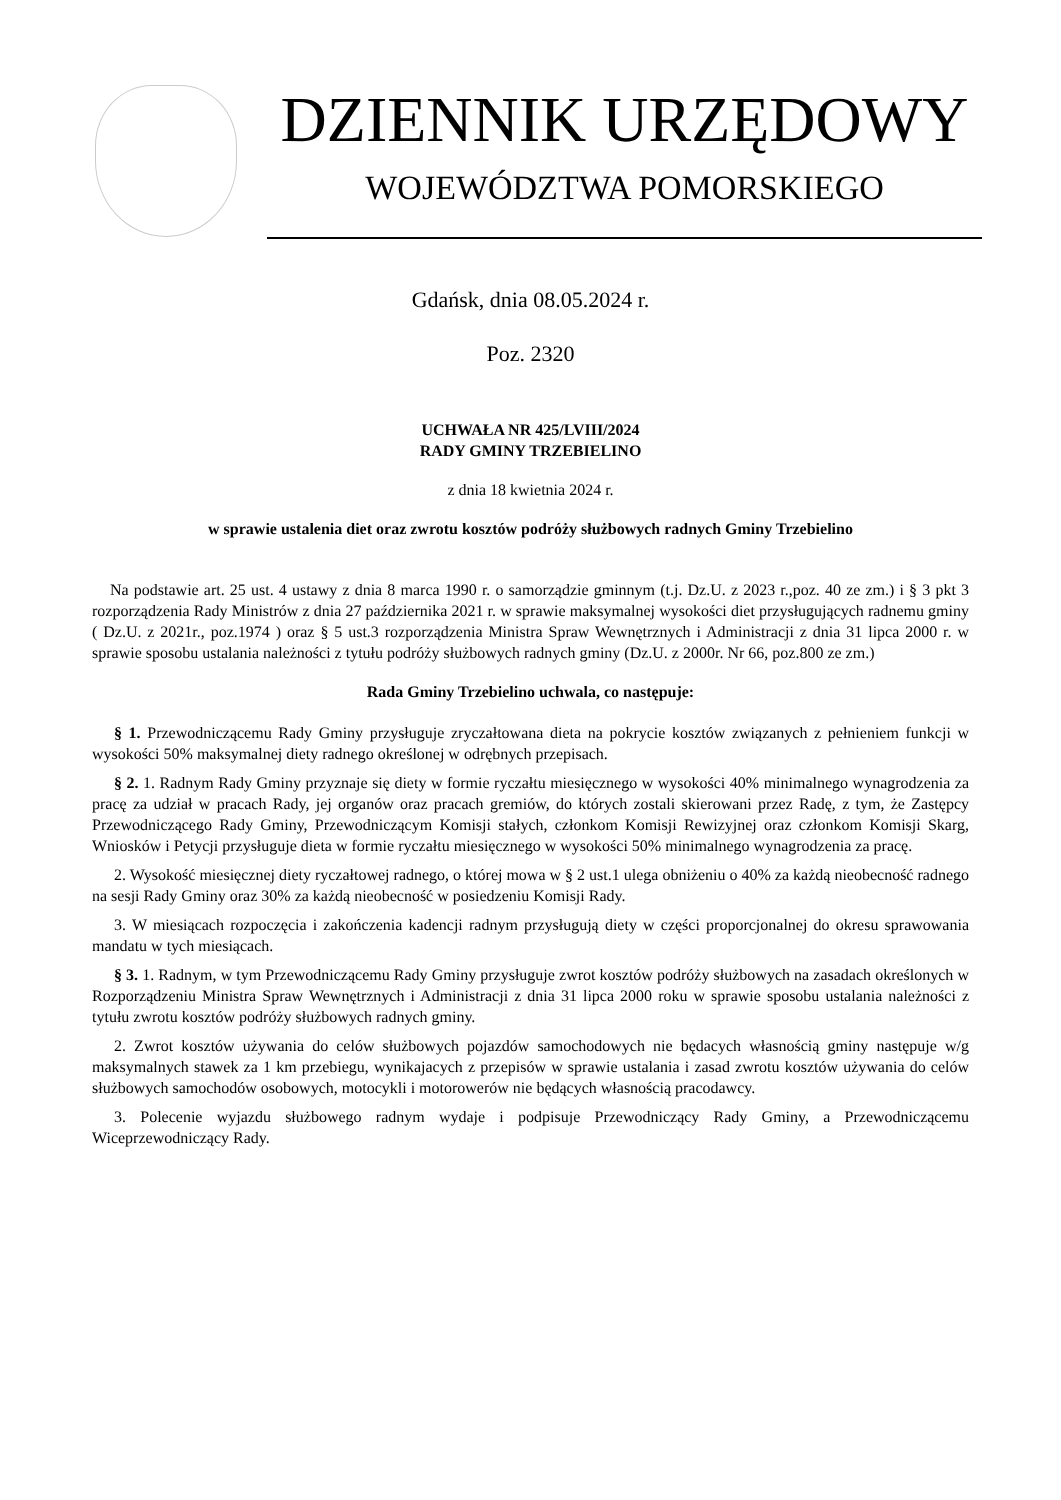DZIENNIK URZĘDOWY
WOJEWÓDZTWA POMORSKIEGO
Gdańsk, dnia 08.05.2024 r.
Poz. 2320
UCHWAŁA NR 425/LVIII/2024
RADY GMINY TRZEBIELINO
z dnia 18 kwietnia 2024 r.
w sprawie ustalenia diet oraz zwrotu kosztów podróży służbowych radnych Gminy Trzebielino
Na podstawie art. 25 ust. 4 ustawy z dnia 8 marca 1990 r. o samorządzie gminnym (t.j. Dz.U. z 2023 r.,poz. 40 ze zm.) i § 3 pkt 3 rozporządzenia Rady Ministrów z dnia 27 października 2021 r. w sprawie maksymalnej wysokości diet przysługujących radnemu gminy ( Dz.U. z 2021r., poz.1974 ) oraz § 5 ust.3 rozporządzenia Ministra Spraw Wewnętrznych i Administracji z dnia 31 lipca 2000 r. w sprawie sposobu ustalania należności z tytułu podróży służbowych radnych gminy (Dz.U. z 2000r. Nr 66, poz.800 ze zm.)
Rada Gminy Trzebielino uchwala, co następuje:
§ 1. Przewodniczącemu Rady Gminy przysługuje zryczałtowana dieta na pokrycie kosztów związanych z pełnieniem funkcji w wysokości 50% maksymalnej diety radnego określonej w odrębnych przepisach.
§ 2. 1. Radnym Rady Gminy przyznaje się diety w formie ryczałtu miesięcznego w wysokości 40% minimalnego wynagrodzenia za pracę za udział w pracach Rady, jej organów oraz pracach gremiów, do których zostali skierowani przez Radę, z tym, że Zastępcy Przewodniczącego Rady Gminy, Przewodniczącym Komisji stałych, członkom Komisji Rewizyjnej oraz członkom Komisji Skarg, Wniosków i Petycji przysługuje dieta w formie ryczałtu miesięcznego w wysokości 50% minimalnego wynagrodzenia za pracę.
2. Wysokość miesięcznej diety ryczałtowej radnego, o której mowa w § 2 ust.1 ulega obniżeniu o 40% za każdą nieobecność radnego na sesji Rady Gminy oraz 30% za każdą nieobecność w posiedzeniu Komisji Rady.
3. W miesiącach rozpoczęcia i zakończenia kadencji radnym przysługują diety w części proporcjonalnej do okresu sprawowania mandatu w tych miesiącach.
§ 3. 1. Radnym, w tym Przewodniczącemu Rady Gminy przysługuje zwrot kosztów podróży służbowych na zasadach określonych w Rozporządzeniu Ministra Spraw Wewnętrznych i Administracji z dnia 31 lipca 2000 roku w sprawie sposobu ustalania należności z tytułu zwrotu kosztów podróży służbowych radnych gminy.
2. Zwrot kosztów używania do celów służbowych pojazdów samochodowych nie będacych własnością gminy następuje w/g maksymalnych stawek za 1 km przebiegu, wynikajacych z przepisów w sprawie ustalania i zasad zwrotu kosztów używania do celów służbowych samochodów osobowych, motocykli i motorowerów nie będących własnością pracodawcy.
3. Polecenie wyjazdu służbowego radnym wydaje i podpisuje Przewodniczący Rady Gminy, a Przewodniczącemu Wiceprzewodniczący Rady.